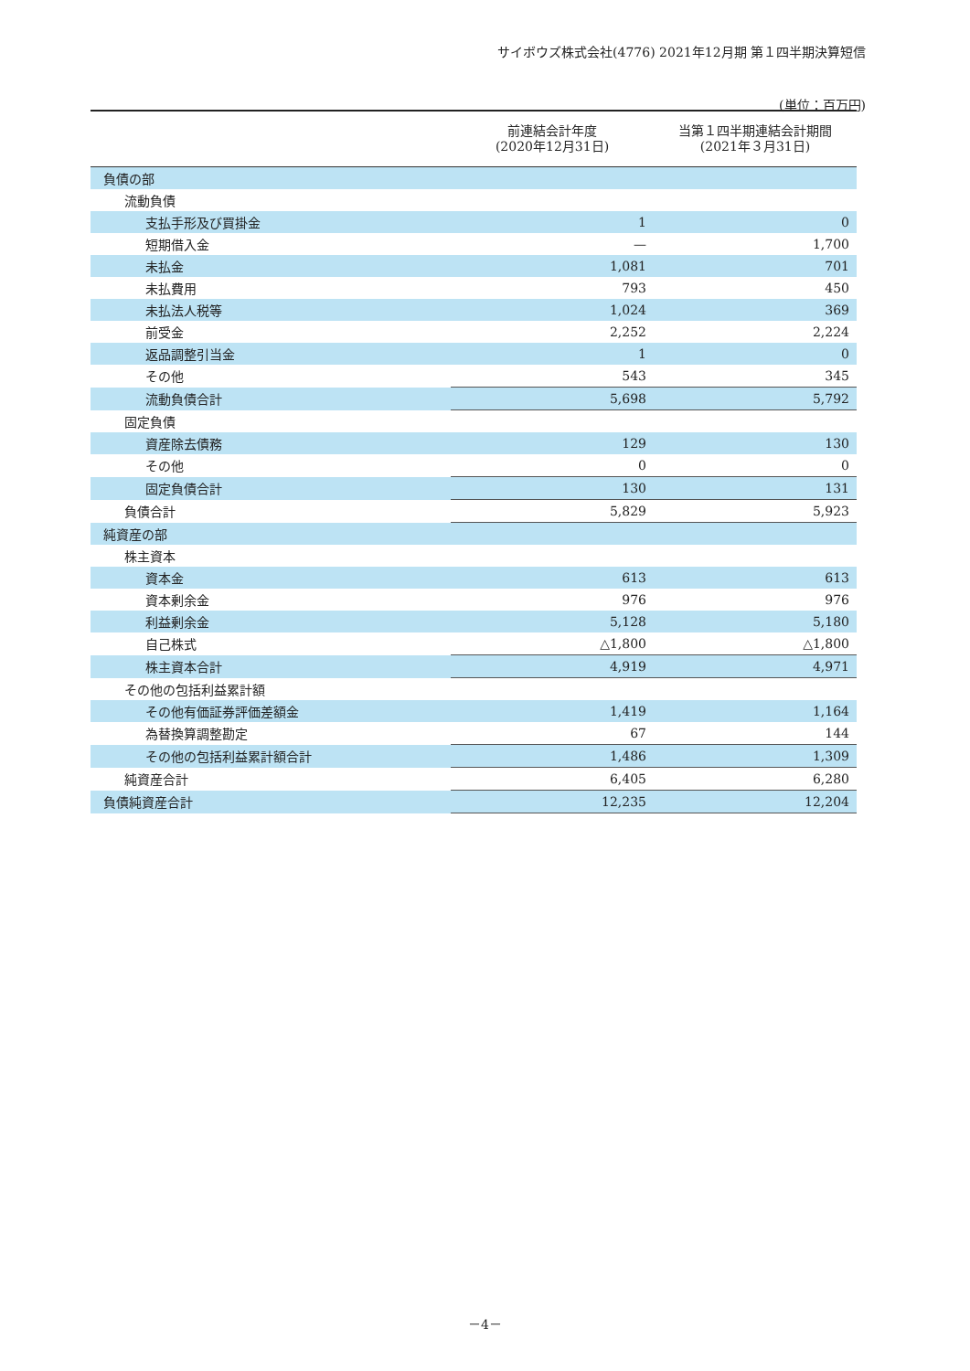サイボウズ株式会社(4776) 2021年12月期 第１四半期決算短信
(単位：百万円)
| | 前連結会計年度 (2020年12月31日) | 当第１四半期連結会計期間 (2021年３月31日) |
| --- | --- | --- |
| 負債の部 | | |
| 流動負債 | | |
| 支払手形及び買掛金 | 1 | 0 |
| 短期借入金 | — | 1,700 |
| 未払金 | 1,081 | 701 |
| 未払費用 | 793 | 450 |
| 未払法人税等 | 1,024 | 369 |
| 前受金 | 2,252 | 2,224 |
| 返品調整引当金 | 1 | 0 |
| その他 | 543 | 345 |
| 流動負債合計 | 5,698 | 5,792 |
| 固定負債 | | |
| 資産除去債務 | 129 | 130 |
| その他 | 0 | 0 |
| 固定負債合計 | 130 | 131 |
| 負債合計 | 5,829 | 5,923 |
| 純資産の部 | | |
| 株主資本 | | |
| 資本金 | 613 | 613 |
| 資本剰余金 | 976 | 976 |
| 利益剰余金 | 5,128 | 5,180 |
| 自己株式 | △1,800 | △1,800 |
| 株主資本合計 | 4,919 | 4,971 |
| その他の包括利益累計額 | | |
| その他有価証券評価差額金 | 1,419 | 1,164 |
| 為替換算調整勘定 | 67 | 144 |
| その他の包括利益累計額合計 | 1,486 | 1,309 |
| 純資産合計 | 6,405 | 6,280 |
| 負債純資産合計 | 12,235 | 12,204 |
－4－